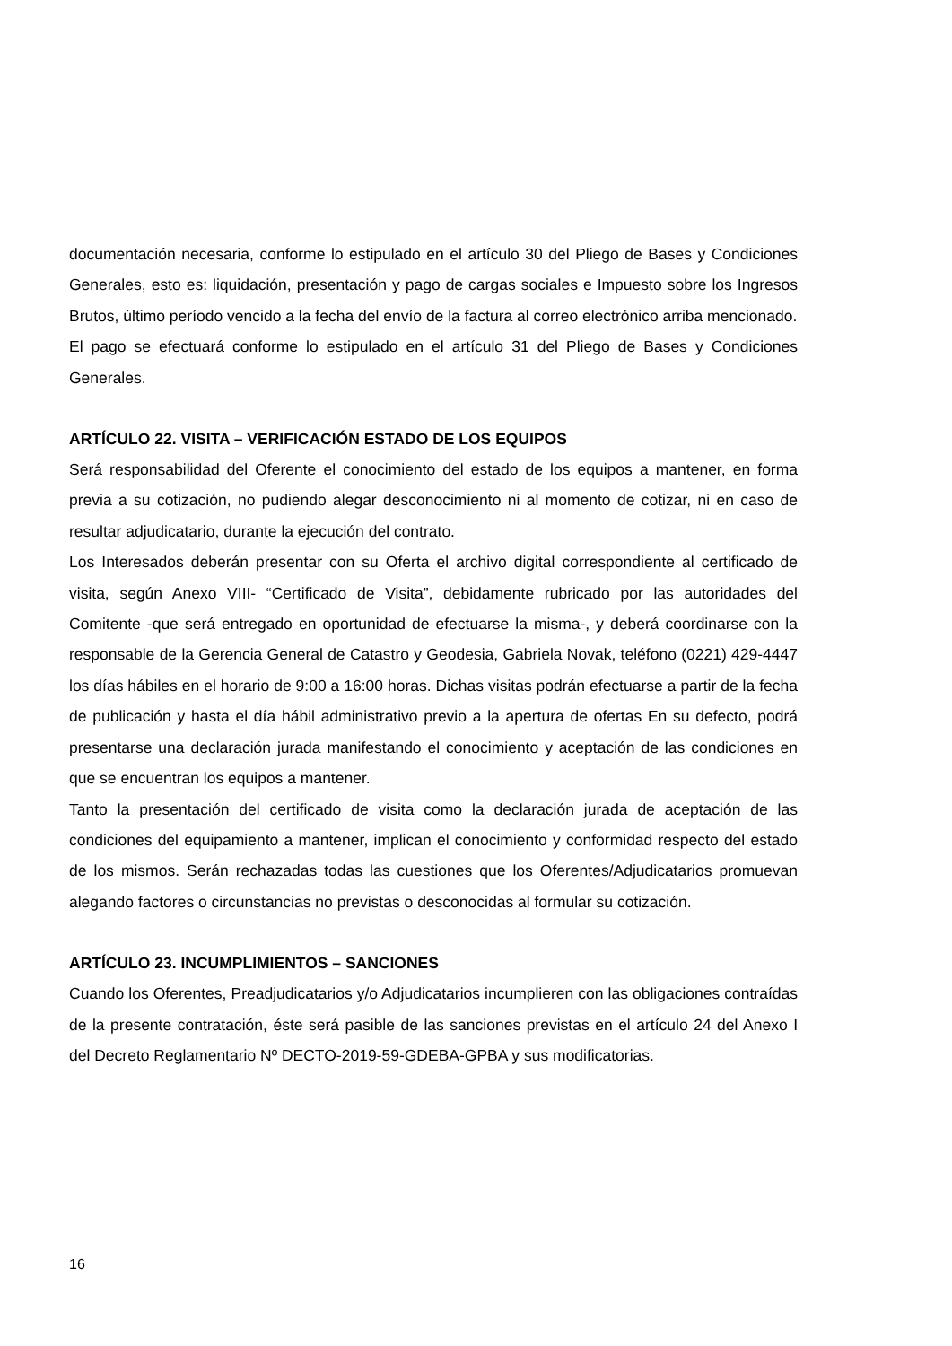documentación necesaria, conforme lo estipulado en el artículo 30 del Pliego de Bases y Condiciones Generales, esto es: liquidación, presentación y pago de cargas sociales e Impuesto sobre los Ingresos Brutos, último período vencido a la fecha del envío de la factura al correo electrónico arriba mencionado.
El pago se efectuará conforme lo estipulado en el artículo 31 del Pliego de Bases y Condiciones Generales.
ARTÍCULO 22. VISITA – VERIFICACIÓN ESTADO DE LOS EQUIPOS
Será responsabilidad del Oferente el conocimiento del estado de los equipos a mantener, en forma previa a su cotización, no pudiendo alegar desconocimiento ni al momento de cotizar, ni en caso de resultar adjudicatario, durante la ejecución del contrato.
Los Interesados deberán presentar con su Oferta el archivo digital correspondiente al certificado de visita, según Anexo VIII- “Certificado de Visita”, debidamente rubricado por las autoridades del Comitente -que será entregado en oportunidad de efectuarse la misma-, y deberá coordinarse con la responsable de la Gerencia General de Catastro y Geodesia, Gabriela Novak, teléfono (0221) 429-4447 los días hábiles en el horario de 9:00 a 16:00 horas. Dichas visitas podrán efectuarse a partir de la fecha de publicación y hasta el día hábil administrativo previo a la apertura de ofertas En su defecto, podrá presentarse una declaración jurada manifestando el conocimiento y aceptación de las condiciones en que se encuentran los equipos a mantener.
Tanto la presentación del certificado de visita como la declaración jurada de aceptación de las condiciones del equipamiento a mantener, implican el conocimiento y conformidad respecto del estado de los mismos. Serán rechazadas todas las cuestiones que los Oferentes/Adjudicatarios promuevan alegando factores o circunstancias no previstas o desconocidas al formular su cotización.
ARTÍCULO 23. INCUMPLIMIENTOS – SANCIONES
Cuando los Oferentes, Preadjudicatarios y/o Adjudicatarios incumplieren con las obligaciones contraídas de la presente contratación, éste será pasible de las sanciones previstas en el artículo 24 del Anexo I del Decreto Reglamentario Nº DECTO-2019-59-GDEBA-GPBA y sus modificatorias.
16